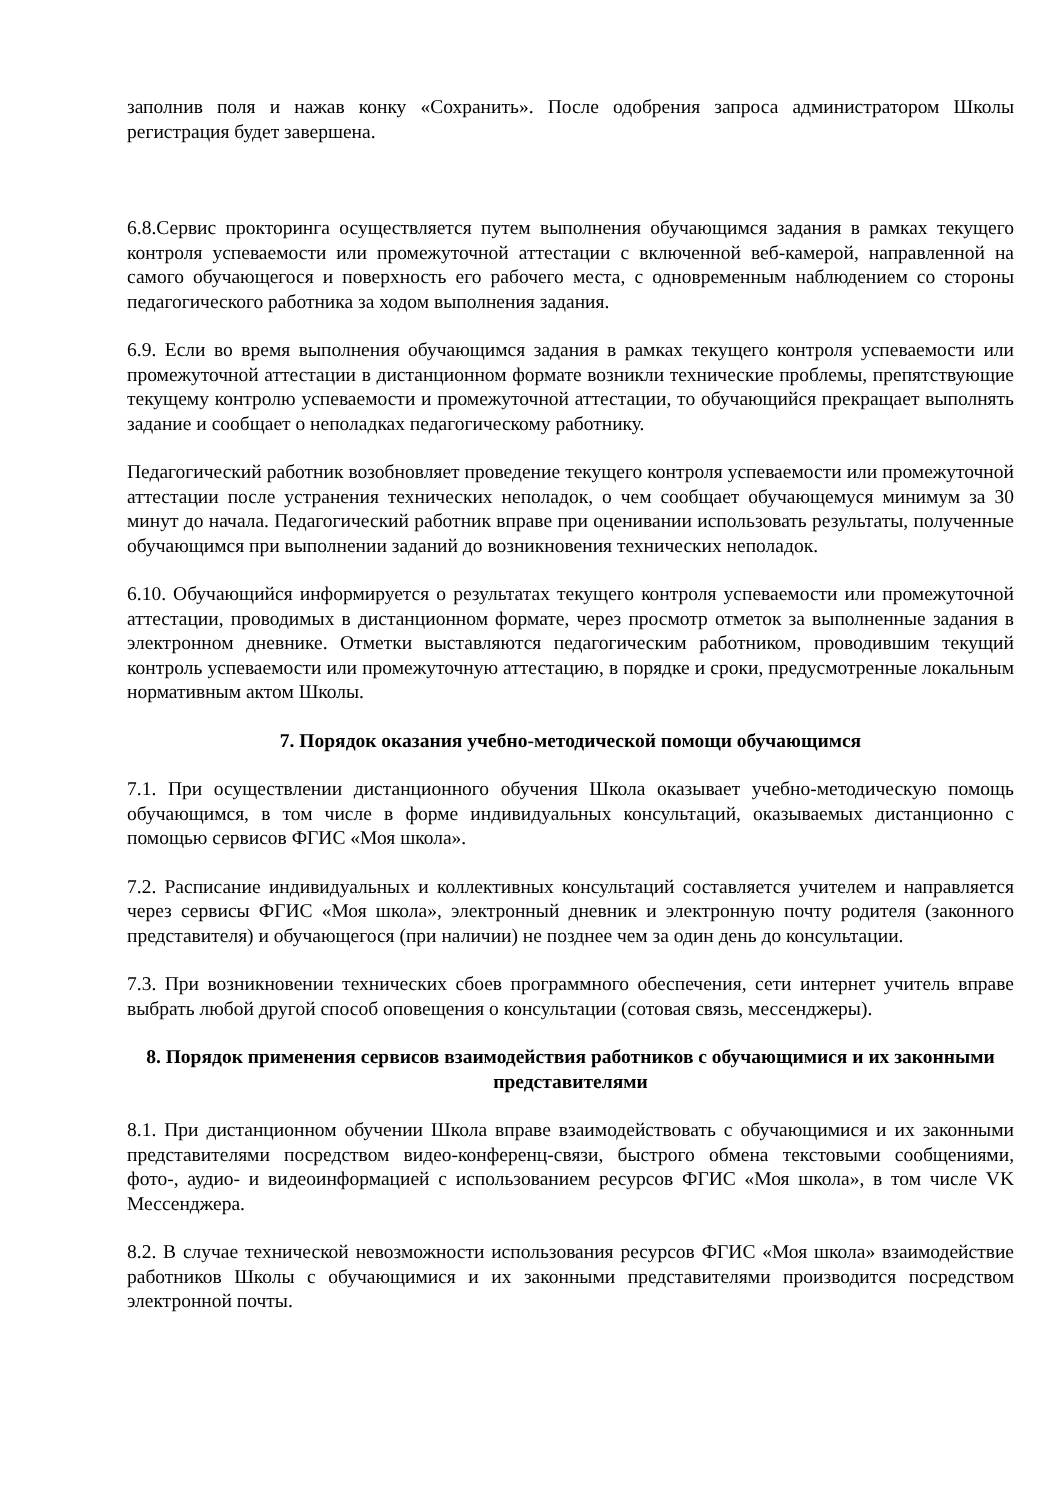заполнив поля и нажав конку «Сохранить». После одобрения запроса администратором Школы регистрация будет завершена.
6.8.Сервис прокторинга осуществляется путем выполнения обучающимся задания в рамках текущего контроля успеваемости или промежуточной аттестации с включенной веб-камерой, направленной на самого обучающегося и поверхность его рабочего места, с одновременным наблюдением со стороны педагогического работника за ходом выполнения задания.
6.9. Если во время выполнения обучающимся задания в рамках текущего контроля успеваемости или промежуточной аттестации в дистанционном формате возникли технические проблемы, препятствующие текущему контролю успеваемости и промежуточной аттестации, то обучающийся прекращает выполнять задание и сообщает о неполадках педагогическому работнику.
Педагогический работник возобновляет проведение текущего контроля успеваемости или промежуточной аттестации после устранения технических неполадок, о чем сообщает обучающемуся минимум за 30 минут до начала. Педагогический работник вправе при оценивании использовать результаты, полученные обучающимся при выполнении заданий до возникновения технических неполадок.
6.10. Обучающийся информируется о результатах текущего контроля успеваемости или промежуточной аттестации, проводимых в дистанционном формате, через просмотр отметок за выполненные задания в электронном дневнике. Отметки выставляются педагогическим работником, проводившим текущий контроль успеваемости или промежуточную аттестацию, в порядке и сроки, предусмотренные локальным нормативным актом Школы.
7. Порядок оказания учебно-методической помощи обучающимся
7.1. При осуществлении дистанционного обучения Школа оказывает учебно-методическую помощь обучающимся, в том числе в форме индивидуальных консультаций, оказываемых дистанционно с помощью сервисов ФГИС «Моя школа».
7.2. Расписание индивидуальных и коллективных консультаций составляется учителем и направляется через сервисы ФГИС «Моя школа», электронный дневник и электронную почту родителя (законного представителя) и обучающегося (при наличии) не позднее чем за один день до консультации.
7.3. При возникновении технических сбоев программного обеспечения, сети интернет учитель вправе выбрать любой другой способ оповещения о консультации (сотовая связь, мессенджеры).
8. Порядок применения сервисов взаимодействия работников с обучающимися и их законными представителями
8.1. При дистанционном обучении Школа вправе взаимодействовать с обучающимися и их законными представителями посредством видео-конференц-связи, быстрого обмена текстовыми сообщениями, фото-, аудио- и видеоинформацией с использованием ресурсов ФГИС «Моя школа», в том числе VK Мессенджера.
8.2. В случае технической невозможности использования ресурсов ФГИС «Моя школа» взаимодействие работников Школы с обучающимися и их законными представителями производится посредством электронной почты.